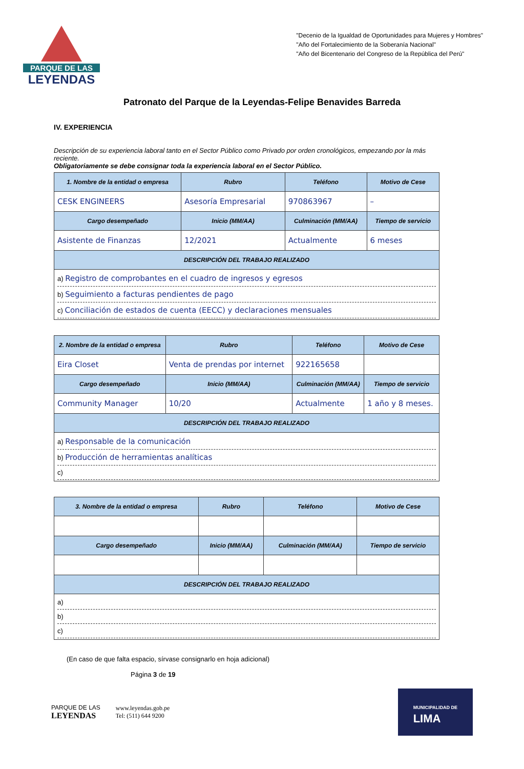PARQUE DE LAS
LEYENDAS
"Decenio de la Igualdad de Oportunidades para Mujeres y Hombres"
"Año del Fortalecimiento de la Soberanía Nacional"
"Año del Bicentenario del Congreso de la República del Perú"
Patronato del Parque de la Leyendas-Felipe Benavides Barreda
IV. EXPERIENCIA
Descripción de su experiencia laboral tanto en el Sector Público como Privado por orden cronológicos, empezando por la más reciente.
Obligatoriamente se debe consignar toda la experiencia laboral en el Sector Público.
| 1. Nombre de la entidad o empresa | Rubro | Teléfono | Motivo de Cese |
| --- | --- | --- | --- |
| CESK ENGINEERS | Asesoría Empresarial | 970863967 | – |
| Cargo desempeñado | Inicio (MM/AA) | Culminación (MM/AA) | Tiempo de servicio |
| Asistente de Finanzas | 12/2021 | Actualmente | 6 meses |
| DESCRIPCIÓN DEL TRABAJO REALIZADO | | | |
| a) Registro de comprobantes en el cuadro de ingresos y egresos b) Seguimiento a facturas pendientes de pago c) Conciliación de estados de cuenta (EECC) y declaraciones mensuales | | | |
| 2. Nombre de la entidad o empresa | Rubro | Teléfono | Motivo de Cese |
| --- | --- | --- | --- |
| Eira Closet | Venta de prendas por internet | 922165658 | |
| Cargo desempeñado | Inicio (MM/AA) | Culminación (MM/AA) | Tiempo de servicio |
| Community Manager | 10/20 | Actualmente | 1 año y 8 meses. |
| DESCRIPCIÓN DEL TRABAJO REALIZADO | | | |
| a) Responsable de la comunicación b) Producción de herramientas analíticas c) | | | |
| 3. Nombre de la entidad o empresa | Rubro | Teléfono | Motivo de Cese |
| --- | --- | --- | --- |
| Cargo desempeñado | Inicio (MM/AA) | Culminación (MM/AA) | Tiempo de servicio |
| DESCRIPCIÓN DEL TRABAJO REALIZADO | | | |
| a) b) c) | | | |
(En caso de que falta espacio, sírvase consignarlo en hoja adicional)
Página 3 de 19
PARQUE DE LAS
LEYENDAS
www.leyendas.gob.pe
Tel: (511) 644 9200
MUNICIPALIDAD DE
LIMA